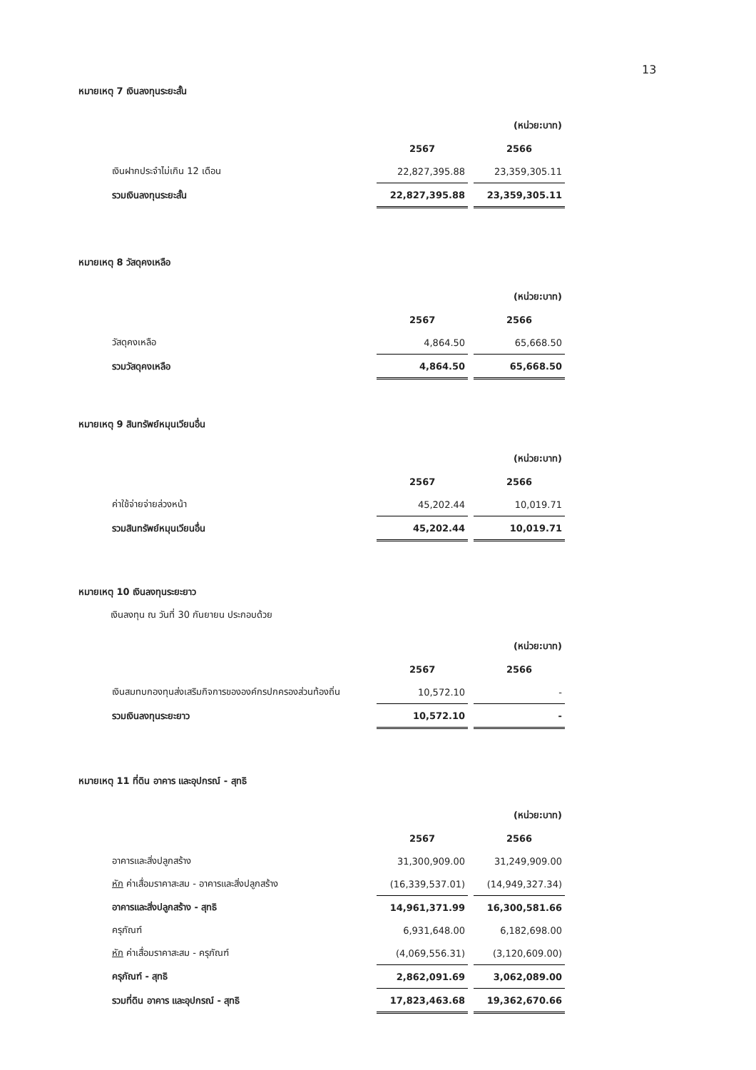13
หมายเหตุ 7 เงินลงทุนระยะสั้น
| | | (หน่วย:บาท) |
| | 2567 | 2566 |
| เงินฝากประจำไม่เกิน 12 เดือน | 22,827,395.88 | 23,359,305.11 |
| รวมเงินลงทุนระยะสั้น | 22,827,395.88 | 23,359,305.11 |
หมายเหตุ 8 วัสดุคงเหลือ
| | | (หน่วย:บาท) |
| | 2567 | 2566 |
| วัสดุคงเหลือ | 4,864.50 | 65,668.50 |
| รวมวัสดุคงเหลือ | 4,864.50 | 65,668.50 |
หมายเหตุ 9 สินทรัพย์หมุนเวียนอื่น
| | | (หน่วย:บาท) |
| | 2567 | 2566 |
| ค่าใช้จ่ายจ่ายล่วงหน้า | 45,202.44 | 10,019.71 |
| รวมสินทรัพย์หมุนเวียนอื่น | 45,202.44 | 10,019.71 |
หมายเหตุ 10 เงินลงทุนระยะยาว
เงินลงทุน ณ วันที่ 30 กันยายน ประกอบด้วย
| | | (หน่วย:บาท) |
| | 2567 | 2566 |
| เงินสมทบกองทุนส่งเสริมกิจการขององค์กรปกครองส่วนท้องถิ่น | 10,572.10 | - |
| รวมเงินลงทุนระยะยาว | 10,572.10 | - |
หมายเหตุ 11 ที่ดิน อาคาร และอุปกรณ์ - สุทธิ
| | | (หน่วย:บาท) |
| | 2567 | 2566 |
| อาคารและสิ่งปลูกสร้าง | 31,300,909.00 | 31,249,909.00 |
| หัก ค่าเสื่อมราคาสะสม - อาคารและสิ่งปลูกสร้าง | (16,339,537.01) | (14,949,327.34) |
| อาคารและสิ่งปลูกสร้าง - สุทธิ | 14,961,371.99 | 16,300,581.66 |
| ครุภัณฑ์ | 6,931,648.00 | 6,182,698.00 |
| หัก ค่าเสื่อมราคาสะสม - ครุภัณฑ์ | (4,069,556.31) | (3,120,609.00) |
| ครุภัณฑ์ - สุทธิ | 2,862,091.69 | 3,062,089.00 |
| รวมที่ดิน อาคาร และอุปกรณ์ - สุทธิ | 17,823,463.68 | 19,362,670.66 |